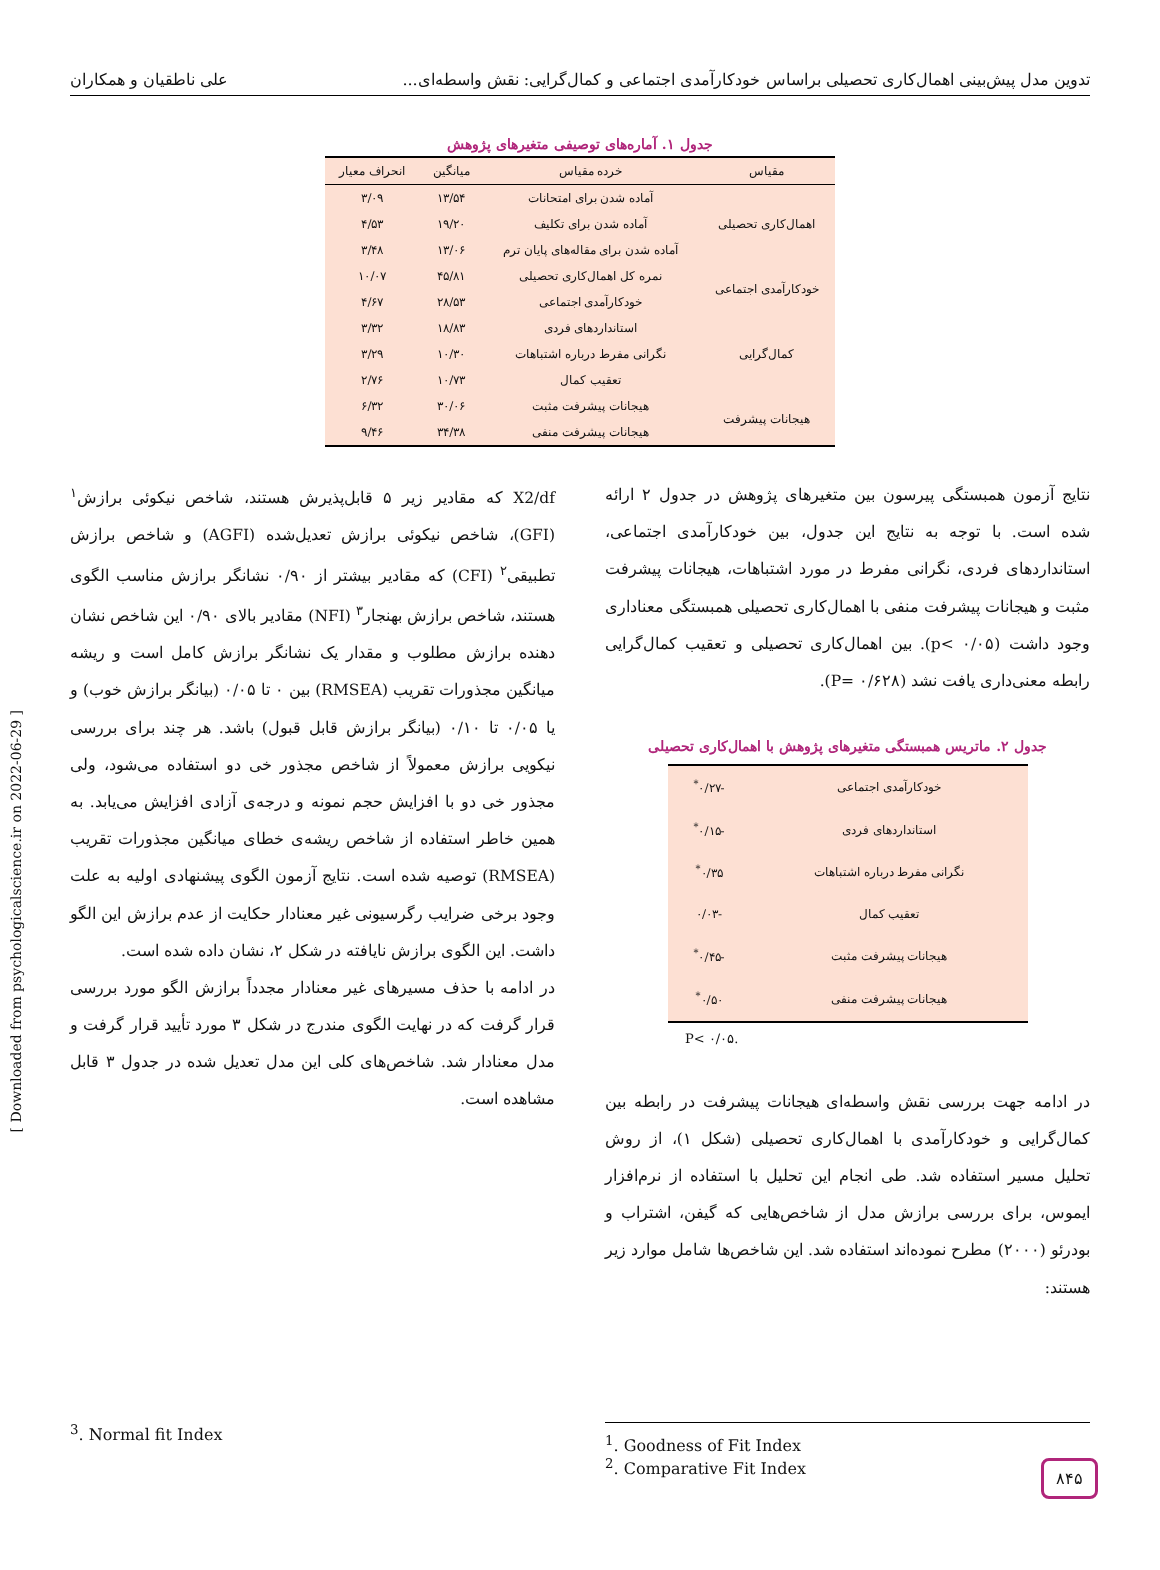تدوین مدل پیش‌بینی اهمال‌کاری تحصیلی براساس خودکارآمدی اجتماعی و کمال‌گرایی: نقش واسطه‌ای... علی ناطقیان و همکاران
جدول ۱. آماره‌های توصیفی متغیرهای پژوهش
| مقیاس | خرده مقیاس | میانگین | انحراف معیار |
| --- | --- | --- | --- |
| اهمال‌کاری تحصیلی | آماده شدن برای امتحانات | ۱۳/۵۴ | ۳/۰۹ |
| | آماده شدن برای تکلیف | ۱۹/۲۰ | ۴/۵۳ |
| | آماده شدن برای مقاله‌های پایان ترم | ۱۳/۰۶ | ۳/۴۸ |
| خودکارآمدی اجتماعی | نمره کل اهمال‌کاری تحصیلی | ۴۵/۸۱ | ۱۰/۰۷ |
| | خودکارآمدی اجتماعی | ۲۸/۵۳ | ۴/۶۷ |
| کمال‌گرایی | استانداردهای فردی | ۱۸/۸۳ | ۳/۳۲ |
| | نگرانی مفرط درباره اشتباهات | ۱۰/۳۰ | ۳/۲۹ |
| | تعقیب کمال | ۱۰/۷۳ | ۲/۷۶ |
| هیجانات پیشرفت | هیجانات پیشرفت مثبت | ۳۰/۰۶ | ۶/۳۲ |
| | هیجانات پیشرفت منفی | ۳۴/۳۸ | ۹/۴۶ |
نتایج آزمون همبستگی پیرسون بین متغیرهای پژوهش در جدول ۲ ارائه شده است. با توجه به نتایج این جدول، بین خودکارآمدی اجتماعی، استانداردهای فردی، نگرانی مفرط در مورد اشتباهات، هیجانات پیشرفت مثبت و هیجانات پیشرفت منفی با اهمال‌کاری تحصیلی همبستگی معناداری وجود داشت (p< ۰/۰۵). بین اهمال‌کاری تحصیلی و تعقیب کمال‌گرایی رابطه معنی‌داری یافت نشد (P= ۰/۶۲۸).
جدول ۲. ماتریس همبستگی متغیرهای پژوهش با اهمال‌کاری تحصیلی
| خودکارآمدی اجتماعی | -۰/۲۷<sup>*</sup> |
| استانداردهای فردی | -۰/۱۵<sup>*</sup> |
| نگرانی مفرط درباره اشتباهات | ۰/۳۵<sup>*</sup> |
| تعقیب کمال | -۰/۰۳ |
| هیجانات پیشرفت مثبت | -۰/۴۵<sup>*</sup> |
| هیجانات پیشرفت منفی | ۰/۵۰<sup>*</sup> |
P< ۰/۰۵.
در ادامه جهت بررسی نقش واسطه‌ای هیجانات پیشرفت در رابطه بین کمال‌گرایی و خودکارآمدی با اهمال‌کاری تحصیلی (شکل ۱)، از روش تحلیل مسیر استفاده شد. طی انجام این تحلیل با استفاده از نرم‌افزار ایموس، برای بررسی برازش مدل از شاخص‌هایی که گیفن، اشتراب و بودرئو (۲۰۰۰) مطرح نموده‌اند استفاده شد. این شاخص‌ها شامل موارد زیر هستند:
X2/df که مقادیر زیر ۵ قابل‌پذیرش هستند، شاخص نیکوئی برازش<sup>۱</sup> (GFI)، شاخص نیکوئی برازش تعدیل‌شده (AGFI) و شاخص برازش تطبیقی<sup>۲</sup> (CFI) که مقادیر بیشتر از ۰/۹۰ نشانگر برازش مناسب الگوی هستند، شاخص برازش بهنجار<sup>۳</sup> (NFI) مقادیر بالای ۰/۹۰ این شاخص نشان دهنده برازش مطلوب و مقدار یک نشانگر برازش کامل است و ریشه میانگین مجذورات تقریب (RMSEA) بین ۰ تا ۰/۰۵ (بیانگر برازش خوب) و یا ۰/۰۵ تا ۰/۱۰ (بیانگر برازش قابل قبول) باشد. هر چند برای بررسی نیکویی برازش معمولاً از شاخص مجذور خی دو استفاده می‌شود، ولی مجذور خی دو با افزایش حجم نمونه و درجه‌ی آزادی افزایش می‌یابد. به همین خاطر استفاده از شاخص ریشه‌ی خطای میانگین مجذورات تقریب (RMSEA) توصیه شده است. نتایج آزمون الگوی پیشنهادی اولیه به علت وجود برخی ضرایب رگرسیونی غیر معنادار حکایت از عدم برازش این الگو داشت. این الگوی برازش نایافته در شکل ۲، نشان داده شده است.
در ادامه با حذف مسیرهای غیر معنادار مجدداً برازش الگو مورد بررسی قرار گرفت که در نهایت الگوی مندرج در شکل ۳ مورد تأیید قرار گرفت و مدل معنادار شد. شاخص‌های کلی این مدل تعدیل شده در جدول ۳ قابل مشاهده است.
<sup>3</sup>. Normal fit Index
<sup>1</sup>. Goodness of Fit Index
<sup>2</sup>. Comparative Fit Index
[ Downloaded from psychologicalscience.ir on 2022-06-29 ]
۸۴۵